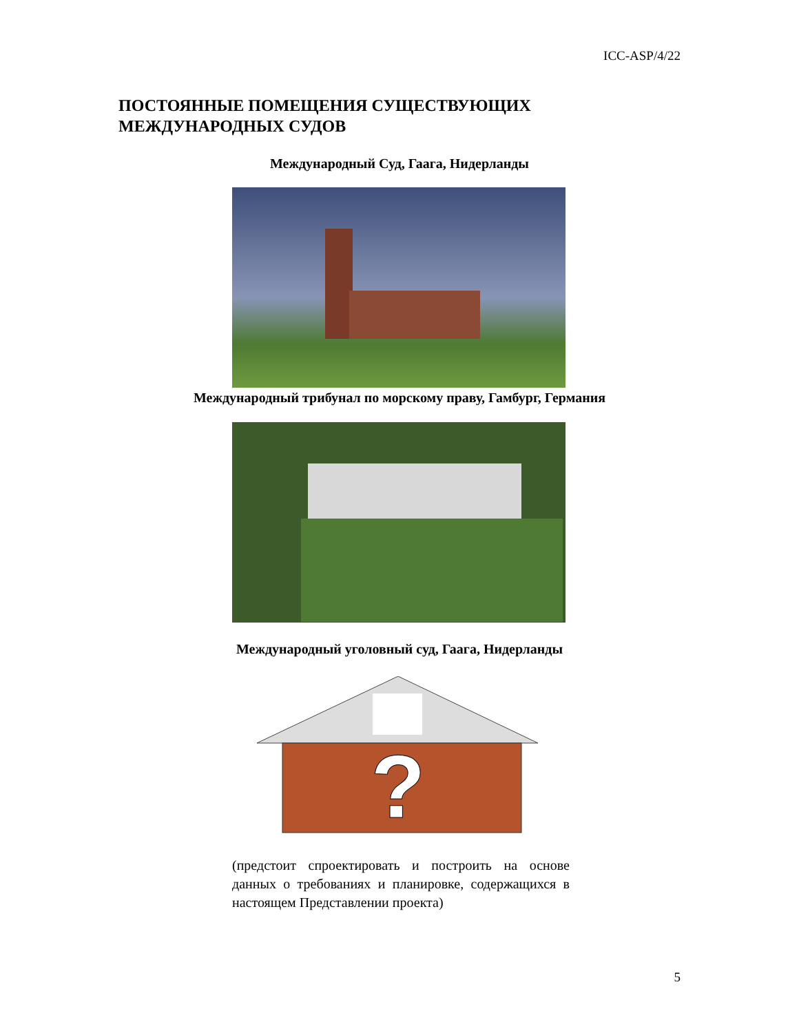ICC-ASP/4/22
ПОСТОЯННЫЕ ПОМЕЩЕНИЯ СУЩЕСТВУЮЩИХ
МЕЖДУНАРОДНЫХ СУДОВ
Международный Суд, Гаага, Нидерланды
Международный трибунал по морскому праву, Гамбург, Германия
Международный уголовный суд, Гаага, Нидерланды
?
(предстоит спроектировать и построить на основе данных о требованиях и планировке, содержащихся в настоящем Представлении проекта)
5